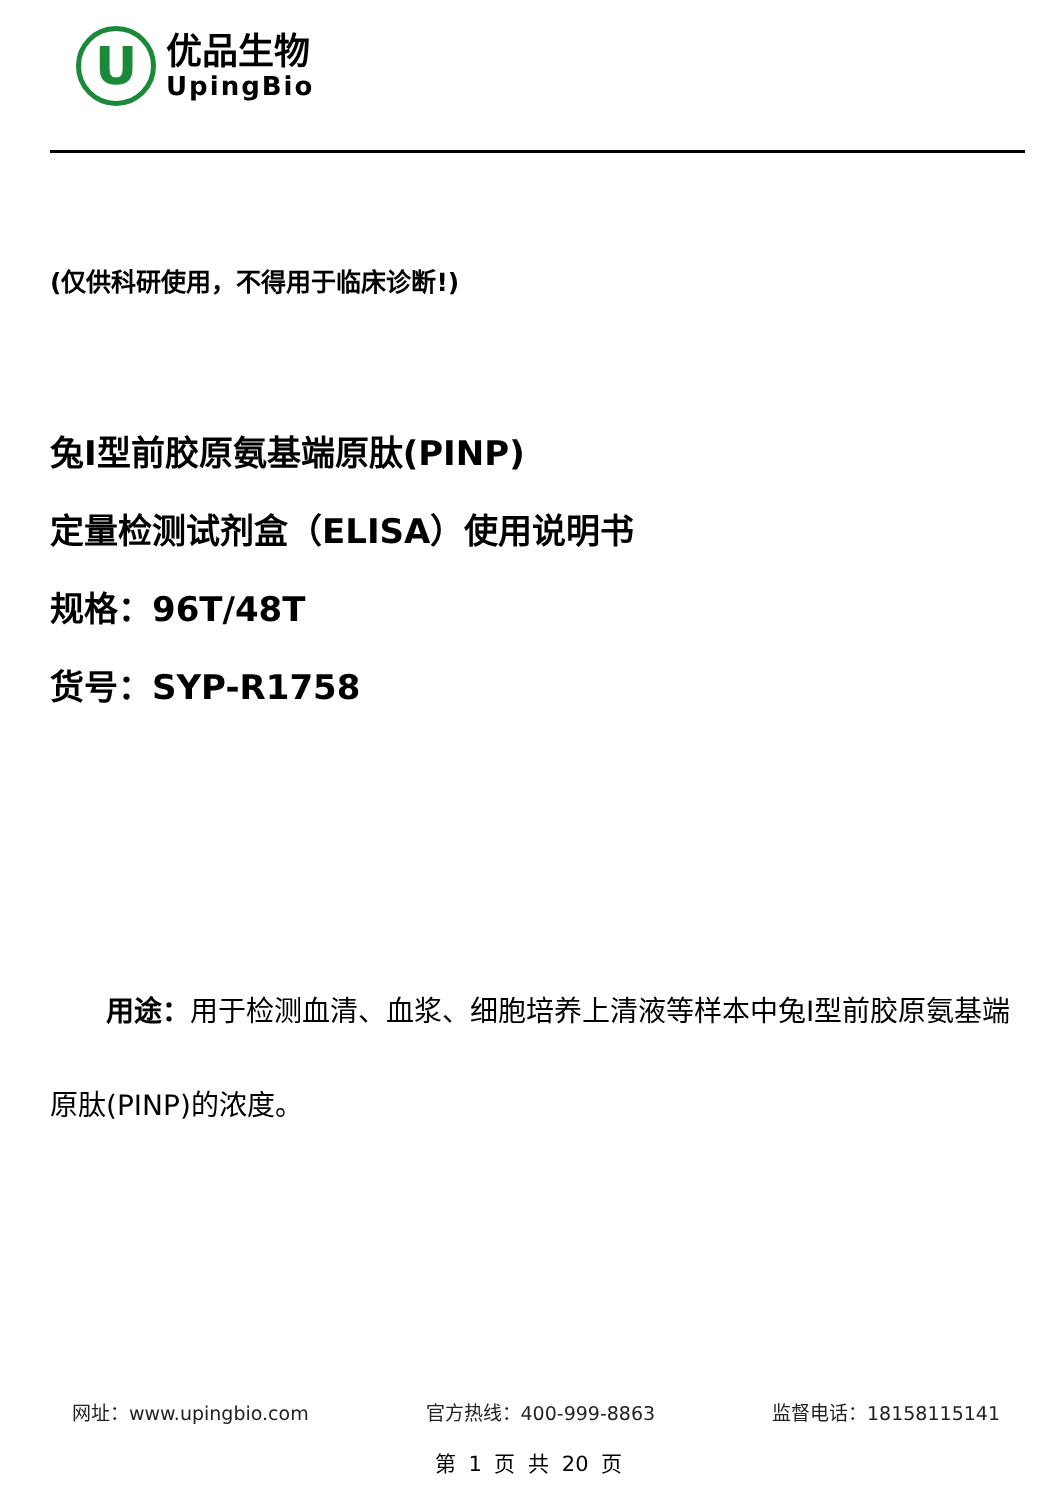U
优品生物
UpingBio
(仅供科研使用，不得用于临床诊断!)
兔Ⅰ型前胶原氨基端原肽(PINP)
定量检测试剂盒（ELISA）使用说明书
规格：96T/48T
货号：SYP-R1758
用途：用于检测血清、血浆、细胞培养上清液等样本中兔Ⅰ型前胶原氨基端原肽(PINP)的浓度。
网址：www.upingbio.com 官方热线：400-999-8863 监督电话：18158115141
第 1 页 共 20 页